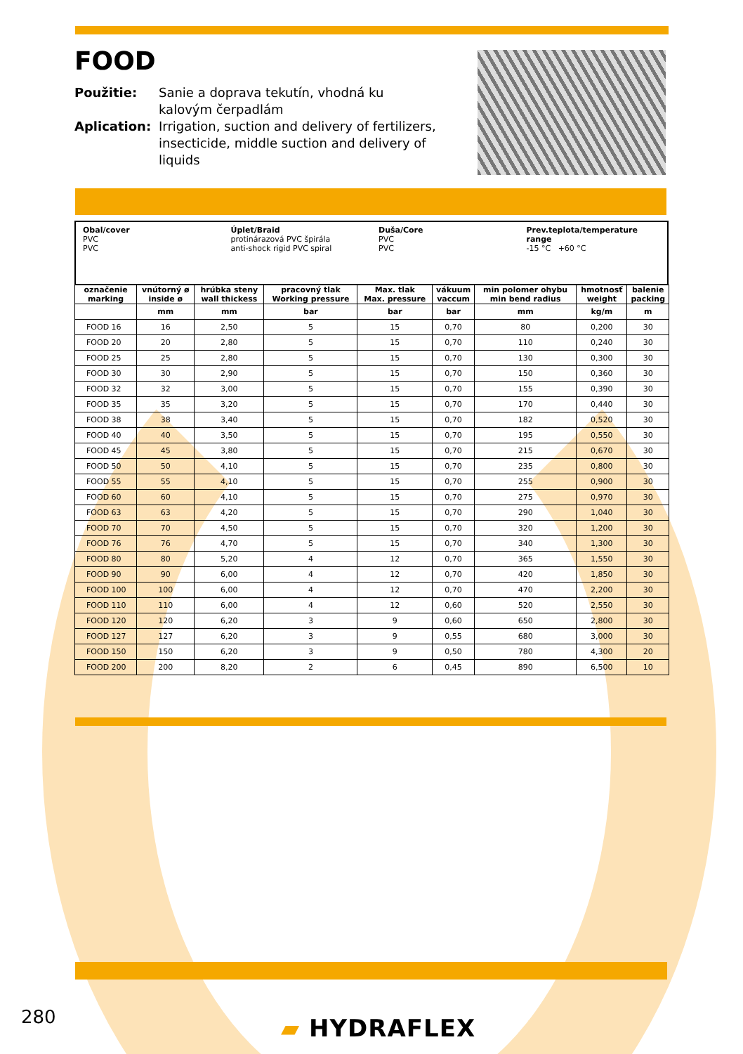FOOD
Použitie: Sanie a doprava tekutín, vhodná ku kalovým čerpadlám
Aplication: Irrigation, suction and delivery of fertilizers, insecticide, middle suction and delivery of liquids
Obal/cover
PVC
PVC
Úplet/Braid
protinárazová PVC špirála
anti-shock rigid PVC spiral
Duša/Core
PVC
PVC
Prev.teplota/temperature range
-15 °C +60 °C
| označenie marking | vnútorný ø inside ø | hrúbka steny wall thickess | pracovný tlak Working pressure | Max. tlak Max. pressure | vákuum vaccum | min polomer ohybu min bend radius | hmotnosť weight | balenie packing |
| --- | --- | --- | --- | --- | --- | --- | --- | --- |
| | mm | mm | bar | bar | bar | mm | kg/m | m |
| FOOD 16 | 16 | 2,50 | 5 | 15 | 0,70 | 80 | 0,200 | 30 |
| FOOD 20 | 20 | 2,80 | 5 | 15 | 0,70 | 110 | 0,240 | 30 |
| FOOD 25 | 25 | 2,80 | 5 | 15 | 0,70 | 130 | 0,300 | 30 |
| FOOD 30 | 30 | 2,90 | 5 | 15 | 0,70 | 150 | 0,360 | 30 |
| FOOD 32 | 32 | 3,00 | 5 | 15 | 0,70 | 155 | 0,390 | 30 |
| FOOD 35 | 35 | 3,20 | 5 | 15 | 0,70 | 170 | 0,440 | 30 |
| FOOD 38 | 38 | 3,40 | 5 | 15 | 0,70 | 182 | 0,520 | 30 |
| FOOD 40 | 40 | 3,50 | 5 | 15 | 0,70 | 195 | 0,550 | 30 |
| FOOD 45 | 45 | 3,80 | 5 | 15 | 0,70 | 215 | 0,670 | 30 |
| FOOD 50 | 50 | 4,10 | 5 | 15 | 0,70 | 235 | 0,800 | 30 |
| FOOD 55 | 55 | 4,10 | 5 | 15 | 0,70 | 255 | 0,900 | 30 |
| FOOD 60 | 60 | 4,10 | 5 | 15 | 0,70 | 275 | 0,970 | 30 |
| FOOD 63 | 63 | 4,20 | 5 | 15 | 0,70 | 290 | 1,040 | 30 |
| FOOD 70 | 70 | 4,50 | 5 | 15 | 0,70 | 320 | 1,200 | 30 |
| FOOD 76 | 76 | 4,70 | 5 | 15 | 0,70 | 340 | 1,300 | 30 |
| FOOD 80 | 80 | 5,20 | 4 | 12 | 0,70 | 365 | 1,550 | 30 |
| FOOD 90 | 90 | 6,00 | 4 | 12 | 0,70 | 420 | 1,850 | 30 |
| FOOD 100 | 100 | 6,00 | 4 | 12 | 0,70 | 470 | 2,200 | 30 |
| FOOD 110 | 110 | 6,00 | 4 | 12 | 0,60 | 520 | 2,550 | 30 |
| FOOD 120 | 120 | 6,20 | 3 | 9 | 0,60 | 650 | 2,800 | 30 |
| FOOD 127 | 127 | 6,20 | 3 | 9 | 0,55 | 680 | 3,000 | 30 |
| FOOD 150 | 150 | 6,20 | 3 | 9 | 0,50 | 780 | 4,300 | 20 |
| FOOD 200 | 200 | 8,20 | 2 | 6 | 0,45 | 890 | 6,500 | 10 |
280 ▰ HYDRAFLEX